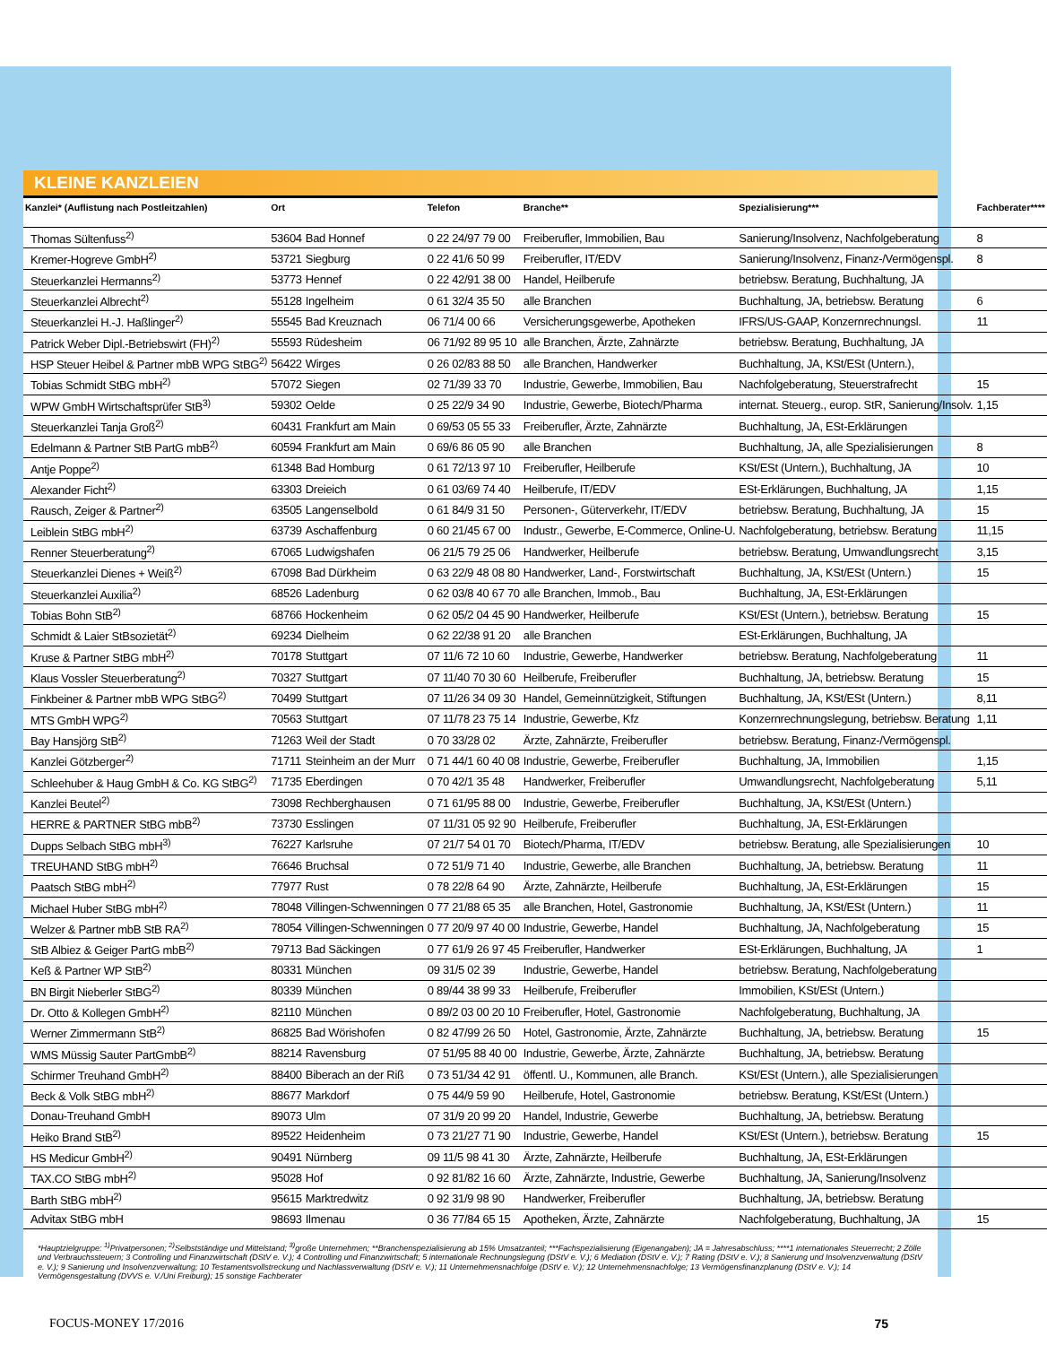KLEINE KANZLEIEN
| Kanzlei* (Auflistung nach Postleitzahlen) | Ort | | Telefon | Branche** | Spezialisierung*** | Fachberater**** |
| --- | --- | --- | --- | --- | --- | --- |
| Thomas Sültenfuss<sup>2)</sup> | 53604 | Bad Honnef | 0 22 24/97 79 00 | Freiberufler, Immobilien, Bau | Sanierung/Insolvenz, Nachfolgeberatung | 8 |
| Kremer-Hogreve GmbH<sup>2)</sup> | 53721 | Siegburg | 0 22 41/6 50 99 | Freiberufler, IT/EDV | Sanierung/Insolvenz, Finanz-/Vermögenspl. | 8 |
| Steuerkanzlei Hermanns<sup>2)</sup> | 53773 | Hennef | 0 22 42/91 38 00 | Handel, Heilberufe | betriebsw. Beratung, Buchhaltung, JA | |
| Steuerkanzlei Albrecht<sup>2)</sup> | 55128 | Ingelheim | 0 61 32/4 35 50 | alle Branchen | Buchhaltung, JA, betriebsw. Beratung | 6 |
| Steuerkanzlei H.-J. Haßlinger<sup>2)</sup> | 55545 | Bad Kreuznach | 06 71/4 00 66 | Versicherungsgewerbe, Apotheken | IFRS/US-GAAP, Konzernrechnungsl. | 11 |
| Patrick Weber Dipl.-Betriebswirt (FH)<sup>2)</sup> | 55593 | Rüdesheim | 06 71/92 89 95 10 | alle Branchen, Ärzte, Zahnärzte | betriebsw. Beratung, Buchhaltung, JA | |
| HSP Steuer Heibel & Partner mbB WPG StBG<sup>2)</sup> | 56422 | Wirges | 0 26 02/83 88 50 | alle Branchen, Handwerker | Buchhaltung, JA, KSt/ESt (Untern.), | |
| Tobias Schmidt StBG mbH<sup>2)</sup> | 57072 | Siegen | 02 71/39 33 70 | Industrie, Gewerbe, Immobilien, Bau | Nachfolgeberatung, Steuerstrafrecht | 15 |
| WPW GmbH Wirtschaftsprüfer StB<sup>3)</sup> | 59302 | Oelde | 0 25 22/9 34 90 | Industrie, Gewerbe, Biotech/Pharma | internat. Steuerg., europ. StR, Sanierung/Insolv. | 1,15 |
| Steuerkanzlei Tanja Groß<sup>2)</sup> | 60431 | Frankfurt am Main | 0 69/53 05 55 33 | Freiberufler, Ärzte, Zahnärzte | Buchhaltung, JA, ESt-Erklärungen | |
| Edelmann & Partner StB PartG mbB<sup>2)</sup> | 60594 | Frankfurt am Main | 0 69/6 86 05 90 | alle Branchen | Buchhaltung, JA, alle Spezialisierungen | 8 |
| Antje Poppe<sup>2)</sup> | 61348 | Bad Homburg | 0 61 72/13 97 10 | Freiberufler, Heilberufe | KSt/ESt (Untern.), Buchhaltung, JA | 10 |
| Alexander Ficht<sup>2)</sup> | 63303 | Dreieich | 0 61 03/69 74 40 | Heilberufe, IT/EDV | ESt-Erklärungen, Buchhaltung, JA | 1,15 |
| Rausch, Zeiger & Partner<sup>2)</sup> | 63505 | Langenselbold | 0 61 84/9 31 50 | Personen-, Güterverkehr, IT/EDV | betriebsw. Beratung, Buchhaltung, JA | 15 |
| Leiblein StBG mbH<sup>2)</sup> | 63739 | Aschaffenburg | 0 60 21/45 67 00 | Industr., Gewerbe, E-Commerce, Online-U. | Nachfolgeberatung, betriebsw. Beratung | 11,15 |
| Renner Steuerberatung<sup>2)</sup> | 67065 | Ludwigshafen | 06 21/5 79 25 06 | Handwerker, Heilberufe | betriebsw. Beratung, Umwandlungsrecht | 3,15 |
| Steuerkanzlei Dienes + Weiß<sup>2)</sup> | 67098 | Bad Dürkheim | 0 63 22/9 48 08 80 | Handwerker, Land-, Forstwirtschaft | Buchhaltung, JA, KSt/ESt (Untern.) | 15 |
| Steuerkanzlei Auxilia<sup>2)</sup> | 68526 | Ladenburg | 0 62 03/8 40 67 70 | alle Branchen, Immob., Bau | Buchhaltung, JA, ESt-Erklärungen | |
| Tobias Bohn StB<sup>2)</sup> | 68766 | Hockenheim | 0 62 05/2 04 45 90 | Handwerker, Heilberufe | KSt/ESt (Untern.), betriebsw. Beratung | 15 |
| Schmidt & Laier StBsozietät<sup>2)</sup> | 69234 | Dielheim | 0 62 22/38 91 20 | alle Branchen | ESt-Erklärungen, Buchhaltung, JA | |
| Kruse & Partner StBG mbH<sup>2)</sup> | 70178 | Stuttgart | 07 11/6 72 10 60 | Industrie, Gewerbe, Handwerker | betriebsw. Beratung, Nachfolgeberatung | 11 |
| Klaus Vossler Steuerberatung<sup>2)</sup> | 70327 | Stuttgart | 07 11/40 70 30 60 | Heilberufe, Freiberufler | Buchhaltung, JA, betriebsw. Beratung | 15 |
| Finkbeiner & Partner mbB WPG StBG<sup>2)</sup> | 70499 | Stuttgart | 07 11/26 34 09 30 | Handel, Gemeinnützigkeit, Stiftungen | Buchhaltung, JA, KSt/ESt (Untern.) | 8,11 |
| MTS GmbH WPG<sup>2)</sup> | 70563 | Stuttgart | 07 11/78 23 75 14 | Industrie, Gewerbe, Kfz | Konzernrechnungslegung, betriebsw. Beratung | 1,11 |
| Bay Hansjörg StB<sup>2)</sup> | 71263 | Weil der Stadt | 0 70 33/28 02 | Ärzte, Zahnärzte, Freiberufler | betriebsw. Beratung, Finanz-/Vermögenspl. | |
| Kanzlei Götzberger<sup>2)</sup> | 71711 | Steinheim an der Murr | 0 71 44/1 60 40 08 | Industrie, Gewerbe, Freiberufler | Buchhaltung, JA, Immobilien | 1,15 |
| Schleehuber & Haug GmbH & Co. KG StBG<sup>2)</sup> | 71735 | Eberdingen | 0 70 42/1 35 48 | Handwerker, Freiberufler | Umwandlungsrecht, Nachfolgeberatung | 5,11 |
| Kanzlei Beutel<sup>2)</sup> | 73098 | Rechberghausen | 0 71 61/95 88 00 | Industrie, Gewerbe, Freiberufler | Buchhaltung, JA, KSt/ESt (Untern.) | |
| HERRE & PARTNER StBG mbB<sup>2)</sup> | 73730 | Esslingen | 07 11/31 05 92 90 | Heilberufe, Freiberufler | Buchhaltung, JA, ESt-Erklärungen | |
| Dupps Selbach StBG mbH<sup>3)</sup> | 76227 | Karlsruhe | 07 21/7 54 01 70 | Biotech/Pharma, IT/EDV | betriebsw. Beratung, alle Spezialisierungen | 10 |
| TREUHAND StBG mbH<sup>2)</sup> | 76646 | Bruchsal | 0 72 51/9 71 40 | Industrie, Gewerbe, alle Branchen | Buchhaltung, JA, betriebsw. Beratung | 11 |
| Paatsch StBG mbH<sup>2)</sup> | 77977 | Rust | 0 78 22/8 64 90 | Ärzte, Zahnärzte, Heilberufe | Buchhaltung, JA, ESt-Erklärungen | 15 |
| Michael Huber StBG mbH<sup>2)</sup> | 78048 | Villingen-Schwenningen | 0 77 21/88 65 35 | alle Branchen, Hotel, Gastronomie | Buchhaltung, JA, KSt/ESt (Untern.) | 11 |
| Welzer & Partner mbB StB RA<sup>2)</sup> | 78054 | Villingen-Schwenningen | 0 77 20/9 97 40 00 | Industrie, Gewerbe, Handel | Buchhaltung, JA, Nachfolgeberatung | 15 |
| StB Albiez & Geiger PartG mbB<sup>2)</sup> | 79713 | Bad Säckingen | 0 77 61/9 26 97 45 | Freiberufler, Handwerker | ESt-Erklärungen, Buchhaltung, JA | 1 |
| Keß & Partner WP StB<sup>2)</sup> | 80331 | München | 09 31/5 02 39 | Industrie, Gewerbe, Handel | betriebsw. Beratung, Nachfolgeberatung | |
| BN Birgit Nieberler StBG<sup>2)</sup> | 80339 | München | 0 89/44 38 99 33 | Heilberufe, Freiberufler | Immobilien, KSt/ESt (Untern.) | |
| Dr. Otto & Kollegen GmbH<sup>2)</sup> | 82110 | München | 0 89/2 03 00 20 10 | Freiberufler, Hotel, Gastronomie | Nachfolgeberatung, Buchhaltung, JA | |
| Werner Zimmermann StB<sup>2)</sup> | 86825 | Bad Wörishofen | 0 82 47/99 26 50 | Hotel, Gastronomie, Ärzte, Zahnärzte | Buchhaltung, JA, betriebsw. Beratung | 15 |
| WMS Müssig Sauter PartGmbB<sup>2)</sup> | 88214 | Ravensburg | 07 51/95 88 40 00 | Industrie, Gewerbe, Ärzte, Zahnärzte | Buchhaltung, JA, betriebsw. Beratung | |
| Schirmer Treuhand GmbH<sup>2)</sup> | 88400 | Biberach an der Riß | 0 73 51/34 42 91 | öffentl. U., Kommunen, alle Branch. | KSt/ESt (Untern.), alle Spezialisierungen | |
| Beck & Volk StBG mbH<sup>2)</sup> | 88677 | Markdorf | 0 75 44/9 59 90 | Heilberufe, Hotel, Gastronomie | betriebsw. Beratung, KSt/ESt (Untern.) | |
| Donau-Treuhand GmbH | 89073 | Ulm | 07 31/9 20 99 20 | Handel, Industrie, Gewerbe | Buchhaltung, JA, betriebsw. Beratung | |
| Heiko Brand StB<sup>2)</sup> | 89522 | Heidenheim | 0 73 21/27 71 90 | Industrie, Gewerbe, Handel | KSt/ESt (Untern.), betriebsw. Beratung | 15 |
| HS Medicur GmbH<sup>2)</sup> | 90491 | Nürnberg | 09 11/5 98 41 30 | Ärzte, Zahnärzte, Heilberufe | Buchhaltung, JA, ESt-Erklärungen | |
| TAX.CO StBG mbH<sup>2)</sup> | 95028 | Hof | 0 92 81/82 16 60 | Ärzte, Zahnärzte, Industrie, Gewerbe | Buchhaltung, JA, Sanierung/Insolvenz | |
| Barth StBG mbH<sup>2)</sup> | 95615 | Marktredwitz | 0 92 31/9 98 90 | Handwerker, Freiberufler | Buchhaltung, JA, betriebsw. Beratung | |
| Advitax StBG mbH | 98693 | Ilmenau | 0 36 77/84 65 15 | Apotheken, Ärzte, Zahnärzte | Nachfolgeberatung, Buchhaltung, JA | 15 |
*Hauptzielgruppe: <sup>1)</sup>Privatpersonen; <sup>2)</sup>Selbstständige und Mittelstand; <sup>3)</sup>große Unternehmen; **Branchenspezialisierung ab 15% Umsatzanteil; ***Fachspezialisierung (Eigenangaben); JA = Jahresabschluss; ****1 internationales Steuerrecht; 2 Zölle und Verbrauchssteuern; 3 Controlling und Finanzwirtschaft (DStV e. V.); 4 Controlling und Finanzwirtschaft; 5 internationale Rechnungslegung (DStV e. V.); 6 Mediation (DStV e. V.); 7 Rating (DStV e. V.); 8 Sanierung und Insolvenzverwaltung (DStV e. V.); 9 Sanierung und Insolvenzverwaltung; 10 Testamentsvollstreckung und Nachlassverwaltung (DStV e. V.); 11 Unternehmensnachfolge (DStV e. V.); 12 Unternehmensnachfolge; 13 Vermögensfinanzplanung (DStV e. V.); 14 Vermögensgestaltung (DVVS e. V./Uni Freiburg); 15 sonstige Fachberater
FOCUS-MONEY 17/2016 75